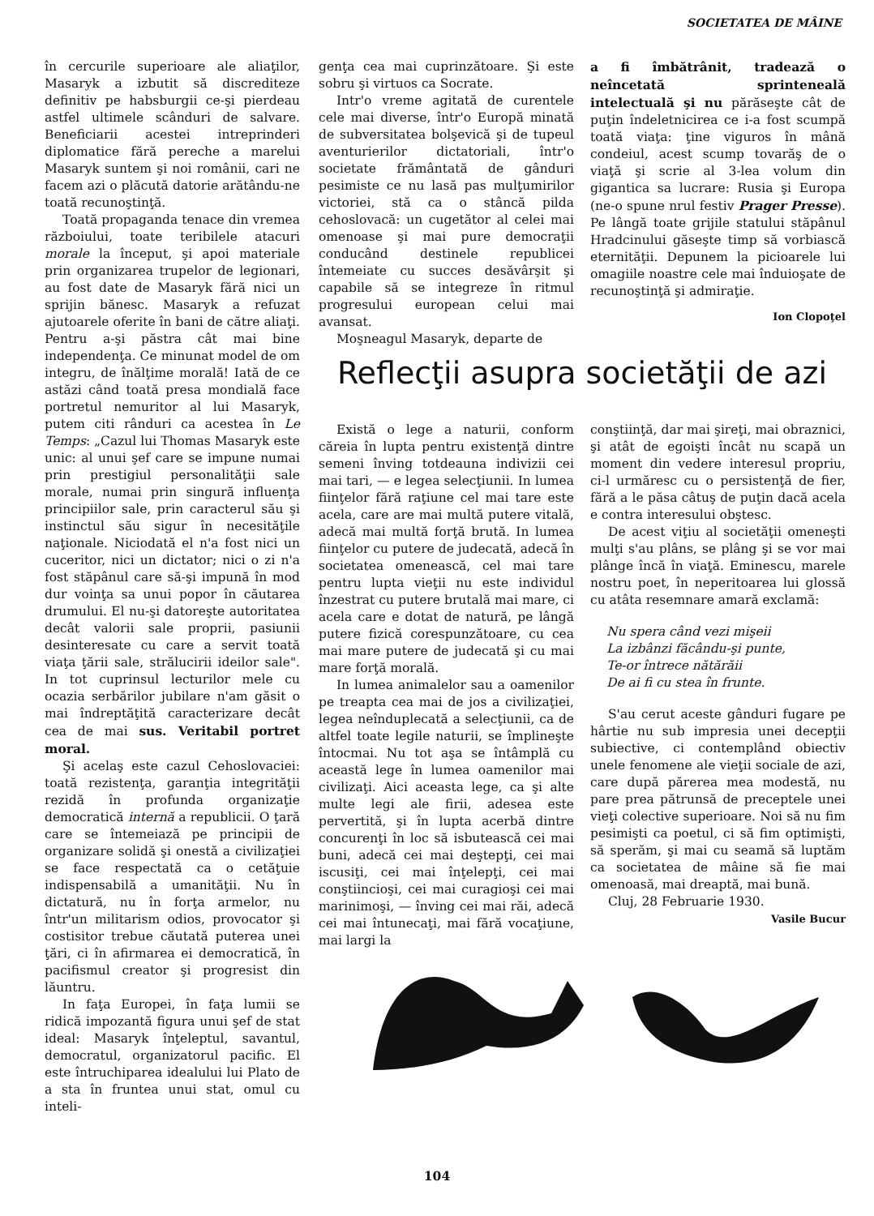SOCIETATEA DE MÂINE
în cercurile superioare ale aliaţilor, Masaryk a izbutit să discrediteze definitiv pe habsburgii ce-şi pierdeau astfel ultimele scânduri de salvare. Beneficiarii acestei intreprinderi diplomatice fără pereche a marelui Masaryk suntem şi noi românii, cari ne facem azi o plăcută datorie arătându-ne toată recunoştinţă.
Toată propaganda tenace din vremea războiului, toate teribilele atacuri morale la început, şi apoi materiale prin organizarea trupelor de legionari, au fost date de Masaryk fără nici un sprijin bănesc. Masaryk a refuzat ajutoarele oferite în bani de către aliaţi. Pentru a-şi păstra cât mai bine independenţa. Ce minunat model de om integru, de înălţime morală! Iată de ce astăzi când toată presa mondială face portretul nemuritor al lui Masaryk, putem citi rânduri ca acestea în Le Temps: „Cazul lui Thomas Masaryk este unic: al unui şef care se impune numai prin prestigiul personalităţii sale morale, numai prin singură influenţa principiilor sale, prin caracterul său şi instinctul său sigur în necesităţile naţionale. Niciodată el n'a fost nici un cuceritor, nici un dictator; nici o zi n'a fost stăpânul care să-şi impună în mod dur voinţa sa unui popor în căutarea drumului. El nu-şi datoreşte autoritatea decât valorii sale proprii, pasiunii desinteresate cu care a servit toată viaţa ţării sale, strălucirii ideilor sale". In tot cuprinsul lecturilor mele cu ocazia serbărilor jubilare n'am găsit o mai îndreptăţită caracterizare decât cea de mai sus. Veritabil portret moral.
Şi acelaş este cazul Cehoslovaciei: toată rezistenţa, garanţia integrităţii rezidă în profunda organizaţie democratică internă a republicii. O ţară care se întemeiază pe principii de organizare solidă şi onestă a civilizaţiei se face respectată ca o cetăţuie indispensabilă a umanităţii. Nu în dictatură, nu în forţa armelor, nu într'un militarism odios, provocator şi costisitor trebue căutată puterea unei ţări, ci în afirmarea ei democratică, în pacifismul creator şi progresist din lăuntru.
In faţa Europei, în faţa lumii se ridică impozantă figura unui şef de stat ideal: Masaryk înţeleptul, savantul, democratul, organizatorul pacific. El este întruchiparea idealului lui Plato de a sta în fruntea unui stat, omul cu inteli-
genţa cea mai cuprinzătoare. Şi este sobru şi virtuos ca Socrate.
Intr'o vreme agitată de curentele cele mai diverse, într'o Europă minată de subversitatea bolşevică şi de tupeul aventurierilor dictatoriali, într'o societate frământată de gânduri pesimiste ce nu lasă pas mulţumirilor victoriei, stă ca o stâncă pilda cehoslovacă: un cugetător al celei mai omenoase şi mai pure democraţii conducând destinele republicei întemeiate cu succes desăvârşit şi capabile să se integreze în ritmul progresului european celui mai avansat.
Moşneagul Masaryk, departe de
a fi îmbătrânit, tradează o neîncetată sprinteneală intelectuală şi nu părăseşte cât de puţin îndeletnicirea ce i-a fost scumpă toată viaţa: ţine viguros în mână condeiul, acest scump tovarăş de o viaţă şi scrie al 3-lea volum din gigantica sa lucrare: Rusia şi Europa (ne-o spune nrul festiv Prager Presse). Pe lângă toate grijile statului stăpânul Hradcinului găseşte timp să vorbiască eternităţii. Depunem la picioarele lui omagiile noastre cele mai înduioşate de recunoştinţă şi admiraţie.
Ion Clopoţel
Reflecţii asupra societăţii de azi
Există o lege a naturii, conform căreia în lupta pentru existenţă dintre semeni înving totdeauna indivizii cei mai tari, — e legea selecţiunii. In lumea fiinţelor fără raţiune cel mai tare este acela, care are mai multă putere vitală, adecă mai multă forţă brută. In lumea fiinţelor cu putere de judecată, adecă în societatea omenească, cel mai tare pentru lupta vieţii nu este individul înzestrat cu putere brutală mai mare, ci acela care e dotat de natură, pe lângă putere fizică corespunzătoare, cu cea mai mare putere de judecată şi cu mai mare forţă morală.
In lumea animalelor sau a oamenilor pe treapta cea mai de jos a civilizaţiei, legea neînduplecată a selecţiunii, ca de altfel toate legile naturii, se împlineşte întocmai. Nu tot aşa se întâmplă cu această lege în lumea oamenilor mai civilizaţi. Aici aceasta lege, ca şi alte multe legi ale firii, adesea este pervertită, şi în lupta acerbă dintre concurenţi în loc să isbutească cei mai buni, adecă cei mai deştepţi, cei mai iscusiţi, cei mai înţelepţi, cei mai conştiincioşi, cei mai curagioşi cei mai marinimoşi, — înving cei mai răi, adecă cei mai întunecaţi, mai fără vocaţiune, mai largi la
conştiinţă, dar mai şireţi, mai obraznici, şi atât de egoişti încât nu scapă un moment din vedere interesul propriu, ci-l urmăresc cu o persistenţă de fier, fără a le păsa câtuş de puţin dacă acela e contra interesului obştesc.
De acest viţiu al societăţii omeneşti mulţi s'au plâns, se plâng şi se vor mai plânge încă în viaţă. Eminescu, marele nostru poet, în neperitoarea lui glossă cu atâta resemnare amară exclamă:
Nu spera când vezi mişeii
La izbânzi făcându-şi punte,
Te-or întrece nătărăii
De ai fi cu stea în frunte.
S'au cerut aceste gânduri fugare pe hârtie nu sub impresia unei decepţii subiective, ci contemplând obiectiv unele fenomene ale vieţii sociale de azi, care după părerea mea modestă, nu pare prea pătrunsă de preceptele unei vieţi colective superioare. Noi să nu fim pesimişti ca poetul, ci să fim optimişti, să sperăm, şi mai cu seamă să luptăm ca societatea de mâine să fie mai omenoasă, mai dreaptă, mai bună.
Cluj, 28 Februarie 1930.
Vasile Bucur
104